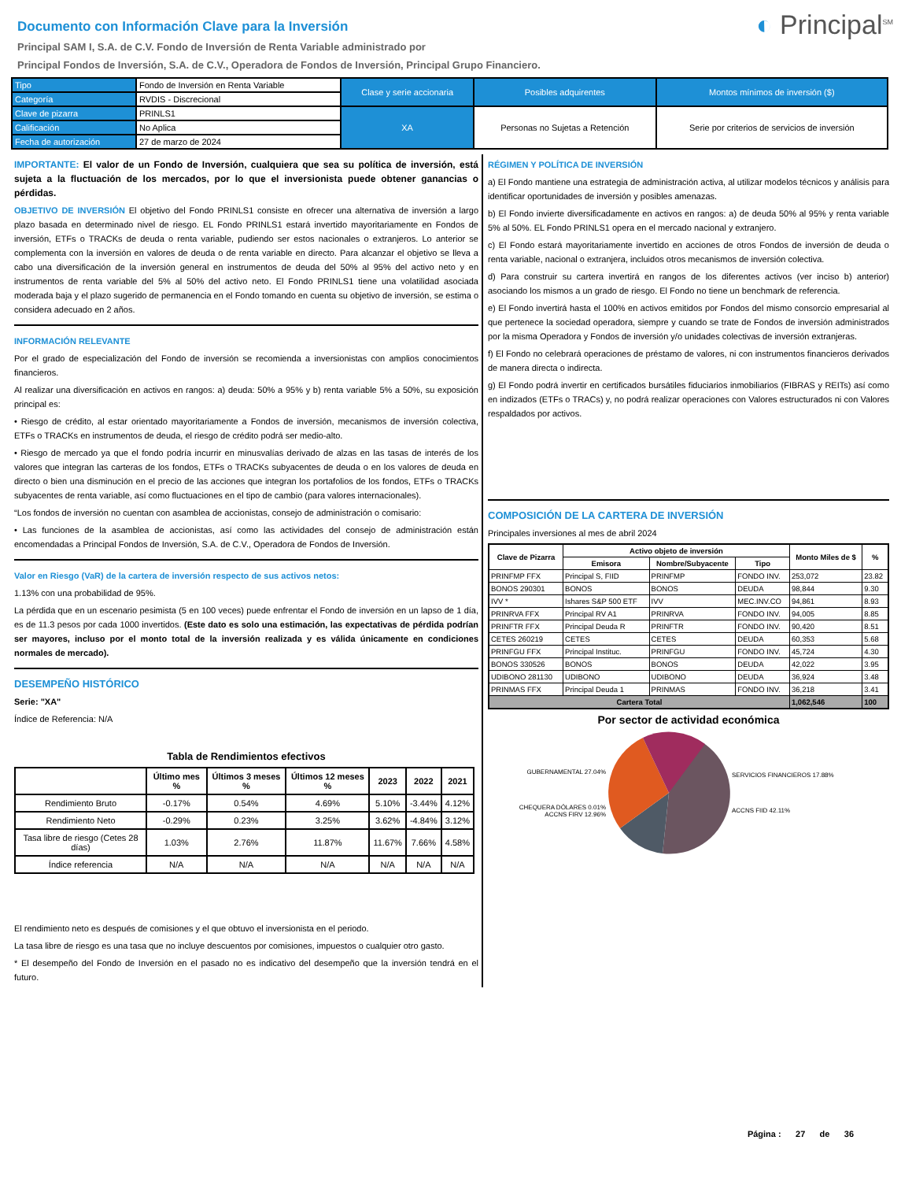◐ Principal<sup>SM</sup>
Documento con Información Clave para la Inversión
Principal SAM I, S.A. de C.V. Fondo de Inversión de Renta Variable administrado por
Principal Fondos de Inversión, S.A. de C.V., Operadora de Fondos de Inversión, Principal Grupo Financiero.
| Tipo | Fondo de Inversión en Renta Variable | Clase y serie accionaria | Posibles adquirentes | Montos mínimos de inversión ($) |
| Categoría | RVDIS - Discrecional | | | |
| Clave de pizarra | PRINLS1 | XA | Personas no Sujetas a Retención | Serie por criterios de servicios de inversión |
| Calificación | No Aplica | | | |
| Fecha de autorización | 27 de marzo de 2024 | | | |
IMPORTANTE: El valor de un Fondo de Inversión, cualquiera que sea su política de inversión, está sujeta a la fluctuación de los mercados, por lo que el inversionista puede obtener ganancias o pérdidas.
OBJETIVO DE INVERSIÓN El objetivo del Fondo PRINLS1 consiste en ofrecer una alternativa de inversión a largo plazo basada en determinado nivel de riesgo. EL Fondo PRINLS1 estará invertido mayoritariamente en Fondos de inversión, ETFs o TRACKs de deuda o renta variable, pudiendo ser estos nacionales o extranjeros. Lo anterior se complementa con la inversión en valores de deuda o de renta variable en directo. Para alcanzar el objetivo se lleva a cabo una diversificación de la inversión general en instrumentos de deuda del 50% al 95% del activo neto y en instrumentos de renta variable del 5% al 50% del activo neto. El Fondo PRINLS1 tiene una volatilidad asociada moderada baja y el plazo sugerido de permanencia en el Fondo tomando en cuenta su objetivo de inversión, se estima o considera adecuado en 2 años.
INFORMACIÓN RELEVANTE
Por el grado de especialización del Fondo de inversión se recomienda a inversionistas con amplios conocimientos financieros.
Al realizar una diversificación en activos en rangos: a) deuda: 50% a 95% y b) renta variable 5% a 50%, su exposición principal es:
• Riesgo de crédito, al estar orientado mayoritariamente a Fondos de inversión, mecanismos de inversión colectiva, ETFs o TRACKs en instrumentos de deuda, el riesgo de crédito podrá ser medio-alto.
• Riesgo de mercado ya que el fondo podría incurrir en minusvalías derivado de alzas en las tasas de interés de los valores que integran las carteras de los fondos, ETFs o TRACKs subyacentes de deuda o en los valores de deuda en directo o bien una disminución en el precio de las acciones que integran los portafolios de los fondos, ETFs o TRACKs subyacentes de renta variable, así como fluctuaciones en el tipo de cambio (para valores internacionales).
“Los fondos de inversión no cuentan con asamblea de accionistas, consejo de administración o comisario:
• Las funciones de la asamblea de accionistas, así como las actividades del consejo de administración están encomendadas a Principal Fondos de Inversión, S.A. de C.V., Operadora de Fondos de Inversión.
Valor en Riesgo (VaR) de la cartera de inversión respecto de sus activos netos:
1.13% con una probabilidad de 95%.
La pérdida que en un escenario pesimista (5 en 100 veces) puede enfrentar el Fondo de inversión en un lapso de 1 día, es de 11.3 pesos por cada 1000 invertidos. (Este dato es solo una estimación, las expectativas de pérdida podrían ser mayores, incluso por el monto total de la inversión realizada y es válida únicamente en condiciones normales de mercado).
DESEMPEÑO HISTÓRICO
Serie: "XA"
Índice de Referencia: N/A
Tabla de Rendimientos efectivos
| | Último mes % | Últimos 3 meses % | Últimos 12 meses % | 2023 | 2022 | 2021 |
| --- | --- | --- | --- | --- | --- | --- |
| Rendimiento Bruto | -0.17% | 0.54% | 4.69% | 5.10% | -3.44% | 4.12% |
| Rendimiento Neto | -0.29% | 0.23% | 3.25% | 3.62% | -4.84% | 3.12% |
| Tasa libre de riesgo (Cetes 28 días) | 1.03% | 2.76% | 11.87% | 11.67% | 7.66% | 4.58% |
| Índice referencia | N/A | N/A | N/A | N/A | N/A | N/A |
El rendimiento neto es después de comisiones y el que obtuvo el inversionista en el periodo.
La tasa libre de riesgo es una tasa que no incluye descuentos por comisiones, impuestos o cualquier otro gasto.
* El desempeño del Fondo de Inversión en el pasado no es indicativo del desempeño que la inversión tendrá en el futuro.
RÉGIMEN Y POLÍTICA DE INVERSIÓN
a) El Fondo mantiene una estrategia de administración activa, al utilizar modelos técnicos y análisis para identificar oportunidades de inversión y posibles amenazas.
b) El Fondo invierte diversificadamente en activos en rangos: a) de deuda 50% al 95% y renta variable 5% al 50%. EL Fondo PRINLS1 opera en el mercado nacional y extranjero.
c) El Fondo estará mayoritariamente invertido en acciones de otros Fondos de inversión de deuda o renta variable, nacional o extranjera, incluidos otros mecanismos de inversión colectiva.
d) Para construir su cartera invertirá en rangos de los diferentes activos (ver inciso b) anterior) asociando los mismos a un grado de riesgo. El Fondo no tiene un benchmark de referencia.
e) El Fondo invertirá hasta el 100% en activos emitidos por Fondos del mismo consorcio empresarial al que pertenece la sociedad operadora, siempre y cuando se trate de Fondos de inversión administrados por la misma Operadora y Fondos de inversión y/o unidades colectivas de inversión extranjeras.
f) El Fondo no celebrará operaciones de préstamo de valores, ni con instrumentos financieros derivados de manera directa o indirecta.
g) El Fondo podrá invertir en certificados bursátiles fiduciarios inmobiliarios (FIBRAS y REITs) así como en indizados (ETFs o TRACs) y, no podrá realizar operaciones con Valores estructurados ni con Valores respaldados por activos.
COMPOSICIÓN DE LA CARTERA DE INVERSIÓN
Principales inversiones al mes de abril 2024
| Clave de Pizarra | Activo objeto de inversión | | | Monto Miles de $ | % |
| --- | --- | --- | --- | --- | --- |
| | Emisora | Nombre/Subyacente | Tipo | | |
| PRINFMP FFX | Principal S, FIID | PRINFMP | FONDO INV. | 253,072 | 23.82 |
| BONOS 290301 | BONOS | BONOS | DEUDA | 98,844 | 9.30 |
| IVV * | Ishares S&P 500 ETF | IVV | MEC.INV.CO | 94,861 | 8.93 |
| PRINRVA FFX | Principal RV A1 | PRINRVA | FONDO INV. | 94,005 | 8.85 |
| PRINFTR FFX | Principal Deuda R | PRINFTR | FONDO INV. | 90,420 | 8.51 |
| CETES 260219 | CETES | CETES | DEUDA | 60,353 | 5.68 |
| PRINFGU FFX | Principal Instituc. | PRINFGU | FONDO INV. | 45,724 | 4.30 |
| BONOS 330526 | BONOS | BONOS | DEUDA | 42,022 | 3.95 |
| UDIBONO 281130 | UDIBONO | UDIBONO | DEUDA | 36,924 | 3.48 |
| PRINMAS FFX | Principal Deuda 1 | PRINMAS | FONDO INV. | 36,218 | 3.41 |
| Cartera Total | | | | 1,062,546 | 100 |
Por sector de actividad económica
GUBERNAMENTAL 27.04%
CHEQUERA DÓLARES 0.01%
ACCNS FIRV 12.96%
SERVICIOS FINANCIEROS 17.88%
ACCNS FIID 42.11%
Página : 27 de 36